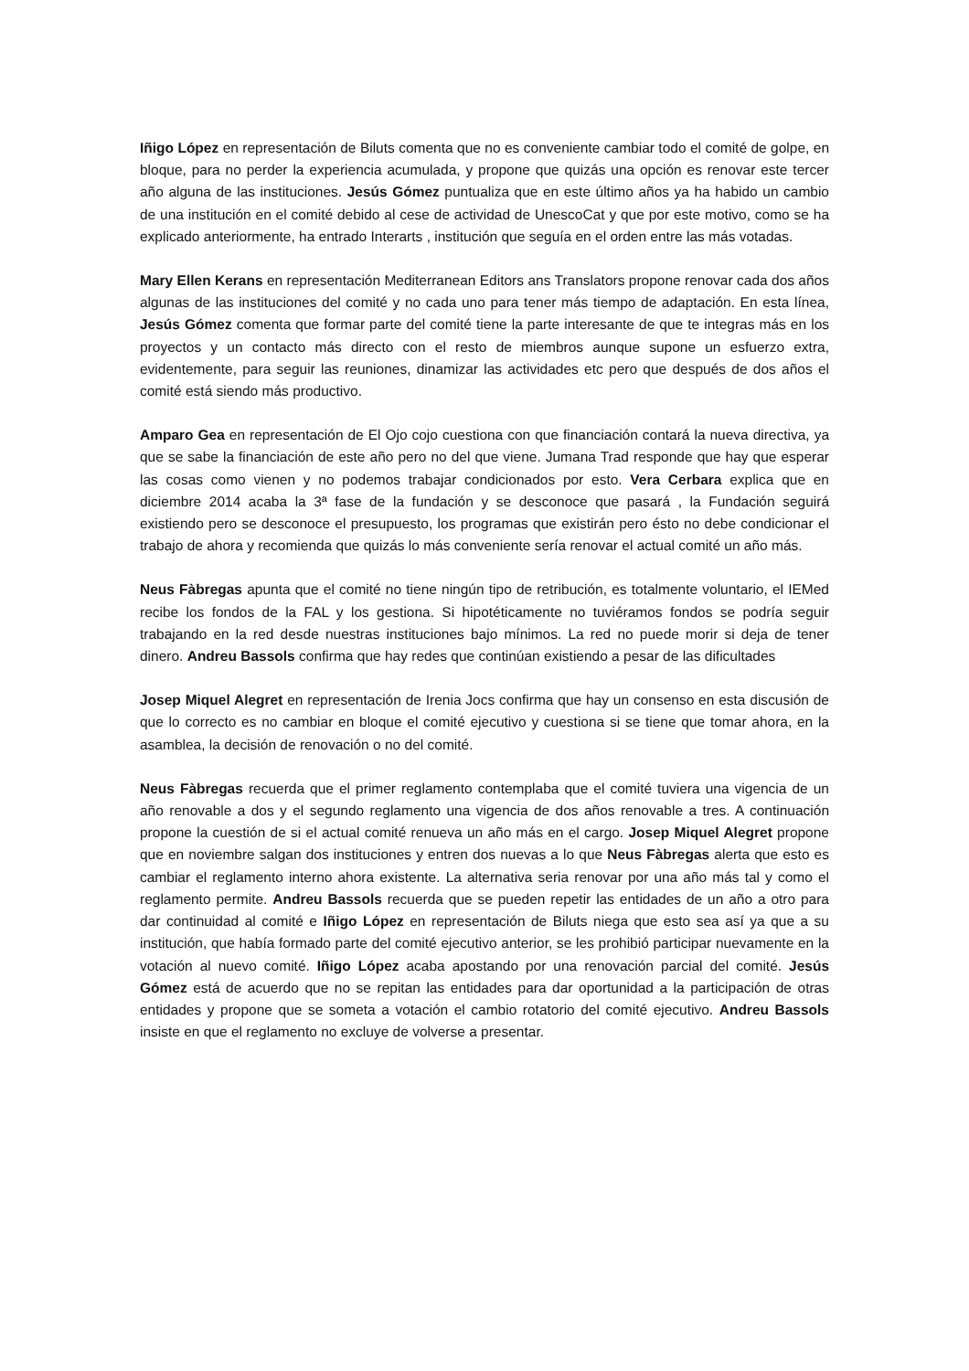Iñigo López en representación de Biluts comenta que no es conveniente cambiar todo el comité de golpe, en bloque, para no perder la experiencia acumulada, y propone que quizás una opción es renovar este tercer año alguna de las instituciones. Jesús Gómez puntualiza que en este último años ya ha habido un cambio de una institución en el comité debido al cese de actividad de UnescoCat y que por este motivo, como se ha explicado anteriormente, ha entrado Interarts , institución que seguía en el orden entre las más votadas.
Mary Ellen Kerans en representación Mediterranean Editors ans Translators propone renovar cada dos años algunas de las instituciones del comité y no cada uno para tener más tiempo de adaptación. En esta línea, Jesús Gómez comenta que formar parte del comité tiene la parte interesante de que te integras más en los proyectos y un contacto más directo con el resto de miembros aunque supone un esfuerzo extra, evidentemente, para seguir las reuniones, dinamizar las actividades etc pero que después de dos años el comité está siendo más productivo.
Amparo Gea en representación de El Ojo cojo cuestiona con que financiación contará la nueva directiva, ya que se sabe la financiación de este año pero no del que viene. Jumana Trad responde que hay que esperar las cosas como vienen y no podemos trabajar condicionados por esto. Vera Cerbara explica que en diciembre 2014 acaba la 3ª fase de la fundación y se desconoce que pasará , la Fundación seguirá existiendo pero se desconoce el presupuesto, los programas que existirán pero ésto no debe condicionar el trabajo de ahora y recomienda que quizás lo más conveniente sería renovar el actual comité un año más.
Neus Fàbregas apunta que el comité no tiene ningún tipo de retribución, es totalmente voluntario, el IEMed recibe los fondos de la FAL y los gestiona. Si hipotéticamente no tuviéramos fondos se podría seguir trabajando en la red desde nuestras instituciones bajo mínimos. La red no puede morir si deja de tener dinero. Andreu Bassols confirma que hay redes que continúan existiendo a pesar de las dificultades
Josep Miquel Alegret en representación de Irenia Jocs confirma que hay un consenso en esta discusión de que lo correcto es no cambiar en bloque el comité ejecutivo y cuestiona si se tiene que tomar ahora, en la asamblea, la decisión de renovación o no del comité.
Neus Fàbregas recuerda que el primer reglamento contemplaba que el comité tuviera una vigencia de un año renovable a dos y el segundo reglamento una vigencia de dos años renovable a tres. A continuación propone la cuestión de si el actual comité renueva un año más en el cargo. Josep Miquel Alegret propone que en noviembre salgan dos instituciones y entren dos nuevas a lo que Neus Fàbregas alerta que esto es cambiar el reglamento interno ahora existente. La alternativa seria renovar por una año más tal y como el reglamento permite. Andreu Bassols recuerda que se pueden repetir las entidades de un año a otro para dar continuidad al comité e Iñigo López en representación de Biluts niega que esto sea así ya que a su institución, que había formado parte del comité ejecutivo anterior, se les prohibió participar nuevamente en la votación al nuevo comité. Iñigo López acaba apostando por una renovación parcial del comité. Jesús Gómez está de acuerdo que no se repitan las entidades para dar oportunidad a la participación de otras entidades y propone que se someta a votación el cambio rotatorio del comité ejecutivo. Andreu Bassols insiste en que el reglamento no excluye de volverse a presentar.